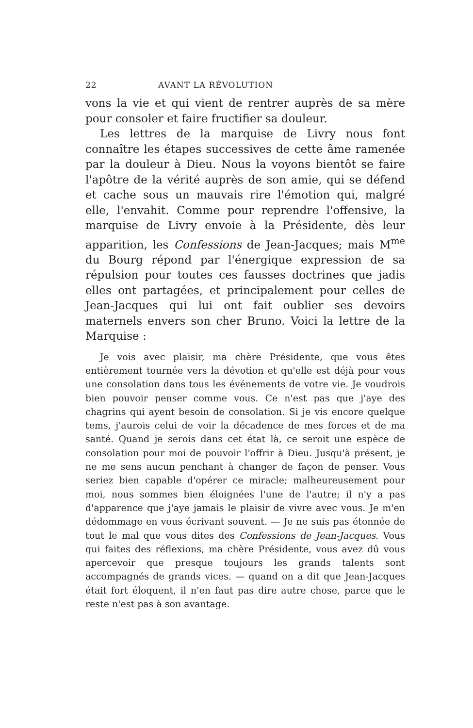22 AVANT LA RÉVOLUTION
vons la vie et qui vient de rentrer auprès de sa mère pour consoler et faire fructifier sa douleur.
Les lettres de la marquise de Livry nous font connaître les étapes successives de cette âme ramenée par la douleur à Dieu. Nous la voyons bientôt se faire l'apôtre de la vérité auprès de son amie, qui se défend et cache sous un mauvais rire l'émotion qui, malgré elle, l'envahit. Comme pour reprendre l'offensive, la marquise de Livry envoie à la Présidente, dès leur apparition, les Confessions de Jean-Jacques; mais M<sup>me</sup> du Bourg répond par l'énergique expression de sa répulsion pour toutes ces fausses doctrines que jadis elles ont partagées, et principalement pour celles de Jean-Jacques qui lui ont fait oublier ses devoirs maternels envers son cher Bruno. Voici la lettre de la Marquise :
Je vois avec plaisir, ma chère Présidente, que vous êtes entièrement tournée vers la dévotion et qu'elle est déjà pour vous une consolation dans tous les événements de votre vie. Je voudrois bien pouvoir penser comme vous. Ce n'est pas que j'aye des chagrins qui ayent besoin de consolation. Si je vis encore quelque tems, j'aurois celui de voir la décadence de mes forces et de ma santé. Quand je serois dans cet état là, ce seroit une espèce de consolation pour moi de pouvoir l'offrir à Dieu. Jusqu'à présent, je ne me sens aucun penchant à changer de façon de penser. Vous seriez bien capable d'opérer ce miracle; malheureusement pour moi, nous sommes bien éloignées l'une de l'autre; il n'y a pas d'apparence que j'aye jamais le plaisir de vivre avec vous. Je m'en dédommage en vous écrivant souvent. — Je ne suis pas étonnée de tout le mal que vous dites des Confessions de Jean-Jacques. Vous qui faites des réflexions, ma chère Présidente, vous avez dû vous apercevoir que presque toujours les grands talents sont accompagnés de grands vices. — quand on a dit que Jean-Jacques était fort éloquent, il n'en faut pas dire autre chose, parce que le reste n'est pas à son avantage.